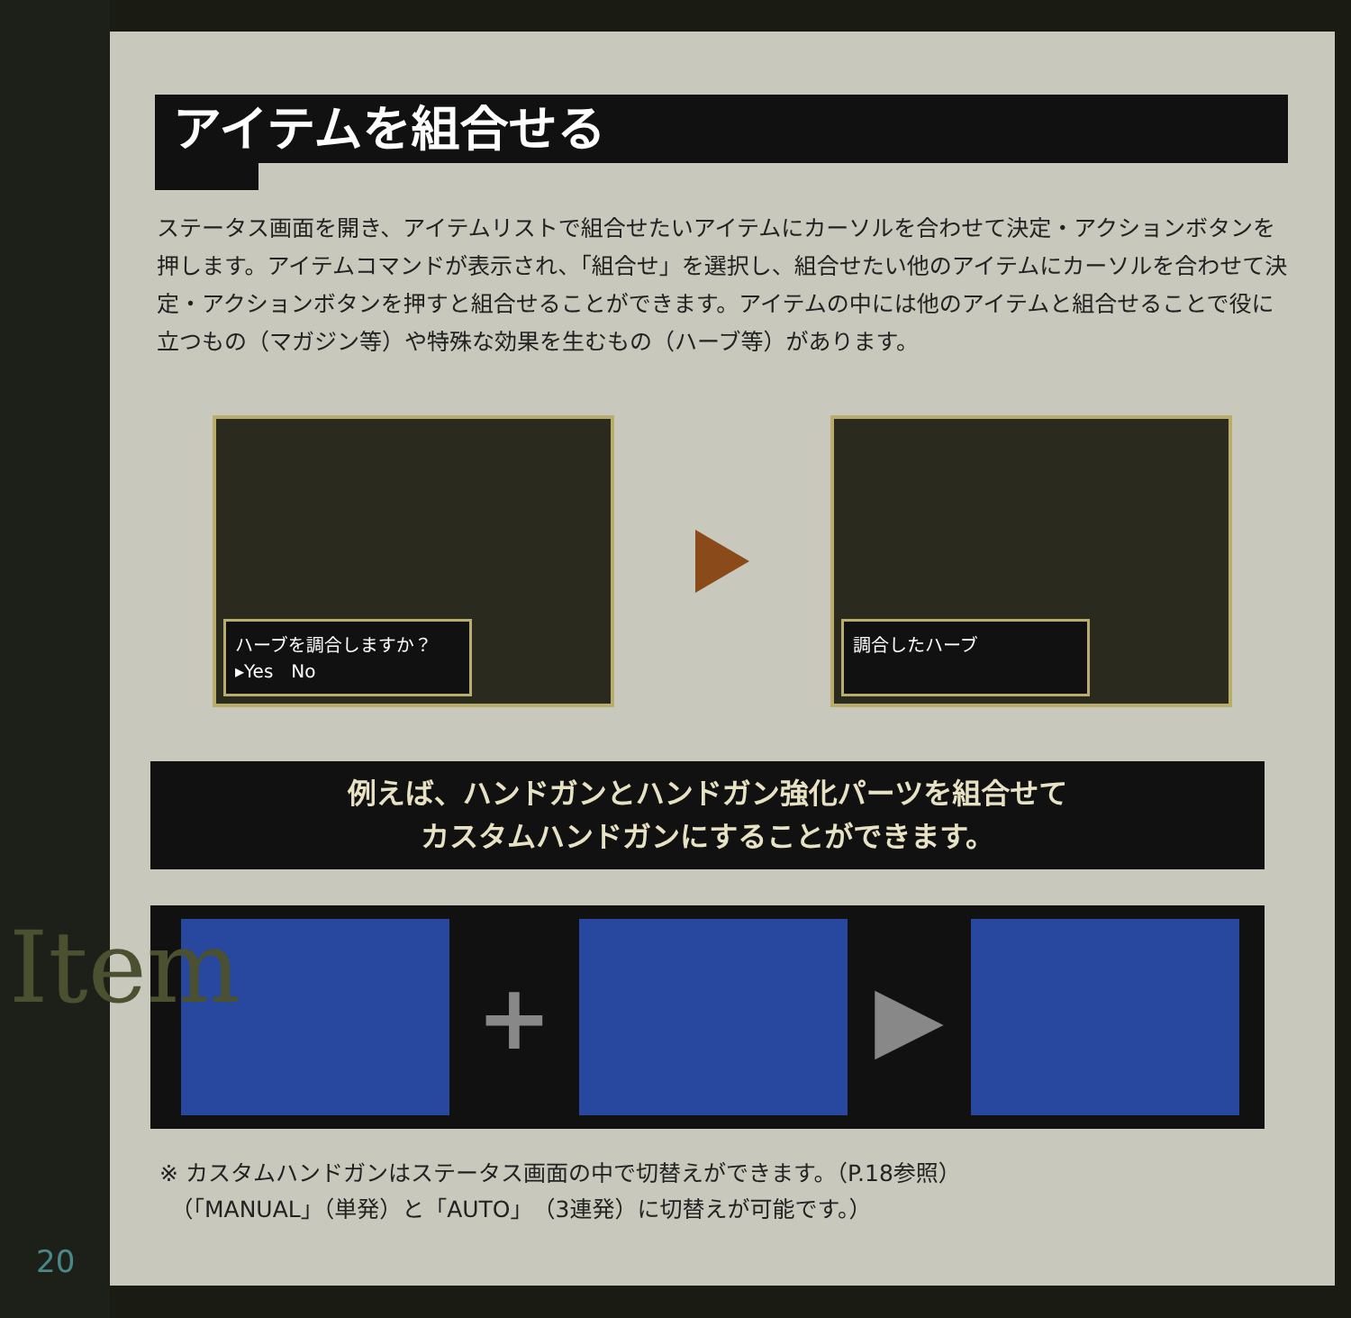アイテムを組合せる
ステータス画面を開き、アイテムリストで組合せたいアイテムにカーソルを合わせて決定・アクションボタンを押します。アイテムコマンドが表示され、「組合せ」を選択し、組合せたい他のアイテムにカーソルを合わせて決定・アクションボタンを押すと組合せることができます。アイテムの中には他のアイテムと組合せることで役に立つもの（マガジン等）や特殊な効果を生むもの（ハーブ等）があります。
ハーブを調合しますか？
▸Yes　No
調合したハーブ
例えば、ハンドガンとハンドガン強化パーツを組合せて
カスタムハンドガンにすることができます。
+ ▶
※ カスタムハンドガンはステータス画面の中で切替えができます。（P.18参照）
　（「MANUAL」（単発）と「AUTO」（3連発）に切替えが可能です。）
Item
20